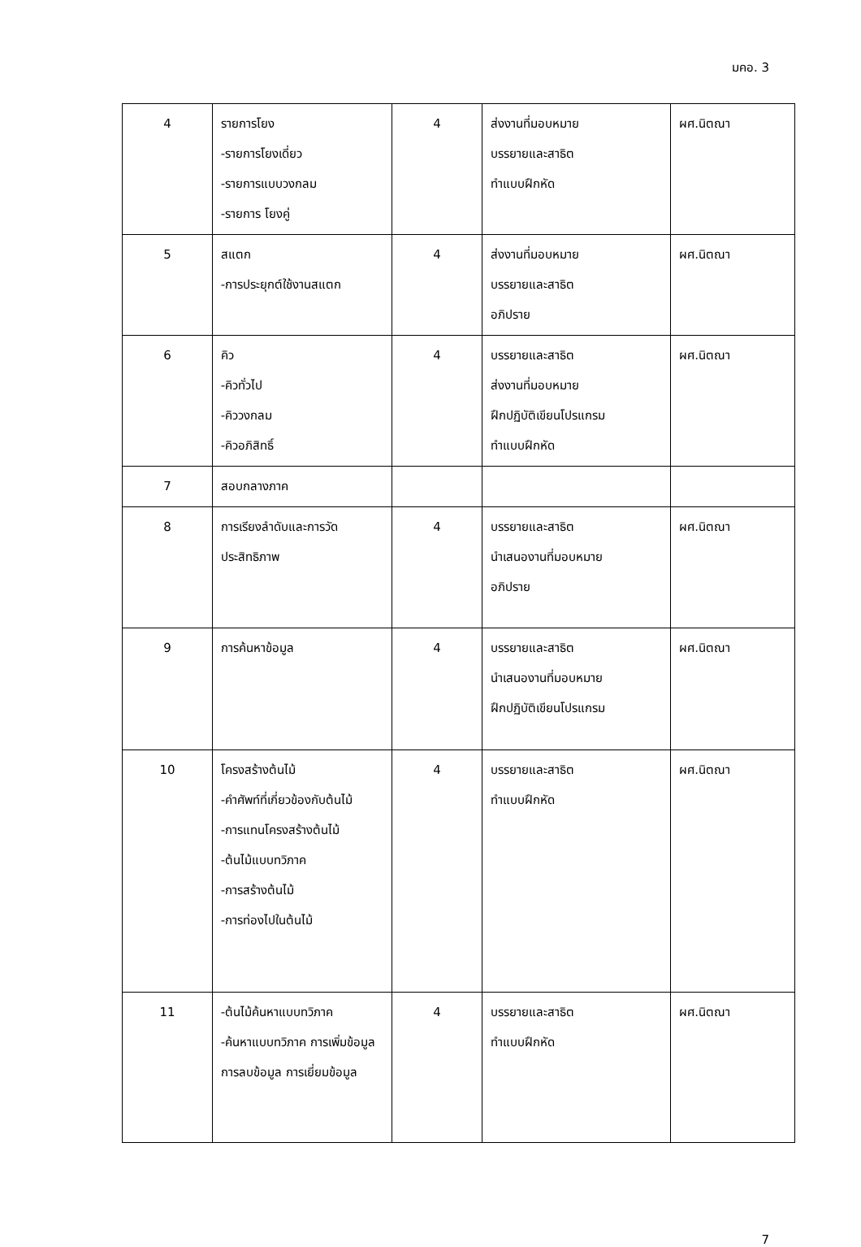มคอ. 3
| 4 | รายการโยง -รายการโยงเดี่ยว -รายการแบบวงกลม -รายการ โยงคู่ | 4 | ส่งงานที่มอบหมาย บรรยายและสาธิต ทำแบบฝึกหัด | ผศ.นิตณา |
| 5 | สแตก -การประยุกต์ใช้งานสแตก | 4 | ส่งงานที่มอบหมาย บรรยายและสาธิต อภิปราย | ผศ.นิตณา |
| 6 | คิว -คิวทั่วไป -คิววงกลม -คิวอภิสิทธิ์ | 4 | บรรยายและสาธิต ส่งงานที่มอบหมาย ฝึกปฏิบัติเขียนโปรแกรม ทำแบบฝึกหัด | ผศ.นิตณา |
| 7 | สอบกลางภาค | | | |
| 8 | การเรียงลำดับและการวัดประสิทธิภาพ | 4 | บรรยายและสาธิต นำเสนองานที่มอบหมาย อภิปราย | ผศ.นิตณา |
| 9 | การค้นหาข้อมูล | 4 | บรรยายและสาธิต นำเสนองานที่มอบหมาย ฝึกปฏิบัติเขียนโปรแกรม | ผศ.นิตณา |
| 10 | โครงสร้างต้นไม้ -คำศัพท์ที่เกี่ยวข้องกับต้นไม้ -การแทนโครงสร้างต้นไม้ -ต้นไม้แบบทวิภาค -การสร้างต้นไม้ -การท่องไปในต้นไม้ | 4 | บรรยายและสาธิต ทำแบบฝึกหัด | ผศ.นิตณา |
| 11 | -ต้นไม้ค้นหาแบบทวิภาค -ค้นหาแบบทวิภาค การเพิ่มข้อมูล การลบข้อมูล การเยี่ยมข้อมูล | 4 | บรรยายและสาธิต ทำแบบฝึกหัด | ผศ.นิตณา |
7